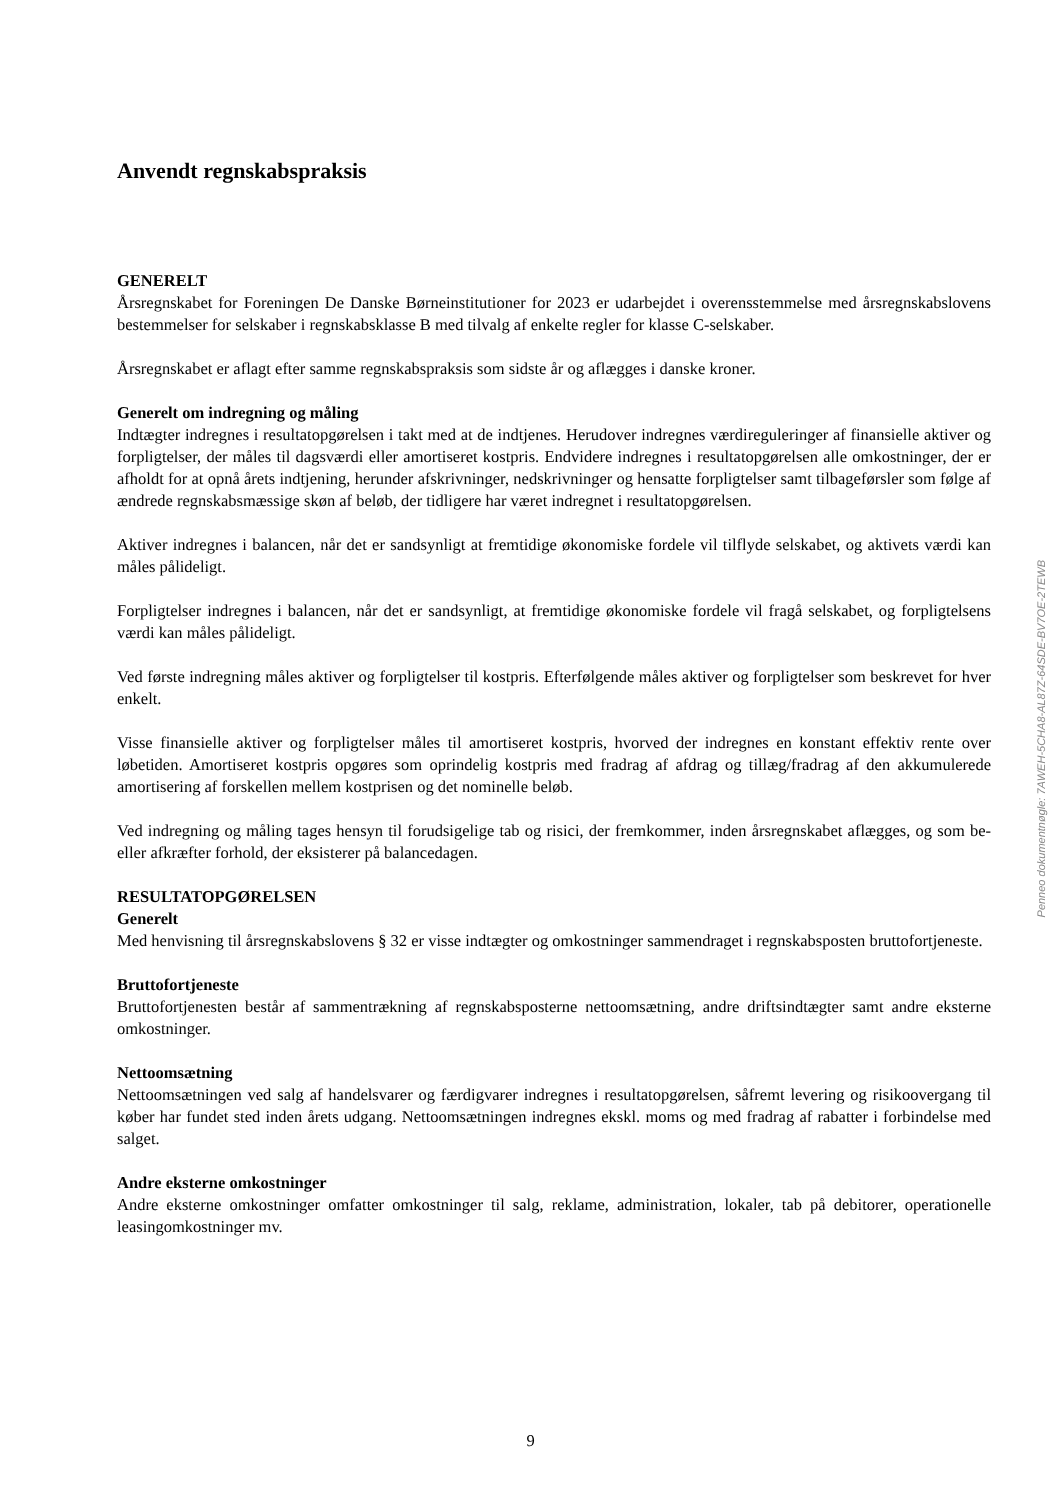Anvendt regnskabspraksis
GENERELT
Årsregnskabet for Foreningen De Danske Børneinstitutioner for 2023 er udarbejdet i overensstemmelse med årsregnskabslovens bestemmelser for selskaber i regnskabsklasse B med tilvalg af enkelte regler for klasse C-selskaber.
Årsregnskabet er aflagt efter samme regnskabspraksis som sidste år og aflægges i danske kroner.
Generelt om indregning og måling
Indtægter indregnes i resultatopgørelsen i takt med at de indtjenes. Herudover indregnes værdireguleringer af finansielle aktiver og forpligtelser, der måles til dagsværdi eller amortiseret kostpris. Endvidere indregnes i resultatopgørelsen alle omkostninger, der er afholdt for at opnå årets indtjening, herunder afskrivninger, nedskrivninger og hensatte forpligtelser samt tilbageførsler som følge af ændrede regnskabsmæssige skøn af beløb, der tidligere har været indregnet i resultatopgørelsen.
Aktiver indregnes i balancen, når det er sandsynligt at fremtidige økonomiske fordele vil tilflyde selskabet, og aktivets værdi kan måles pålideligt.
Forpligtelser indregnes i balancen, når det er sandsynligt, at fremtidige økonomiske fordele vil fragå selskabet, og forpligtelsens værdi kan måles pålideligt.
Ved første indregning måles aktiver og forpligtelser til kostpris. Efterfølgende måles aktiver og forpligtelser som beskrevet for hver enkelt.
Visse finansielle aktiver og forpligtelser måles til amortiseret kostpris, hvorved der indregnes en konstant effektiv rente over løbetiden. Amortiseret kostpris opgøres som oprindelig kostpris med fradrag af afdrag og tillæg/fradrag af den akkumulerede amortisering af forskellen mellem kostprisen og det nominelle beløb.
Ved indregning og måling tages hensyn til forudsigelige tab og risici, der fremkommer, inden årsregnskabet aflægges, og som be- eller afkræfter forhold, der eksisterer på balancedagen.
RESULTATOPGØRELSEN
Generelt
Med henvisning til årsregnskabslovens § 32 er visse indtægter og omkostninger sammendraget i regnskabsposten bruttofortjeneste.
Bruttofortjeneste
Bruttofortjenesten består af sammentrækning af regnskabsposterne nettoomsætning, andre driftsindtægter samt andre eksterne omkostninger.
Nettoomsætning
Nettoomsætningen ved salg af handelsvarer og færdigvarer indregnes i resultatopgørelsen, såfremt levering og risikoovergang til køber har fundet sted inden årets udgang. Nettoomsætningen indregnes ekskl. moms og med fradrag af rabatter i forbindelse med salget.
Andre eksterne omkostninger
Andre eksterne omkostninger omfatter omkostninger til salg, reklame, administration, lokaler, tab på debitorer, operationelle leasingomkostninger mv.
Penneo dokumentnøgle: 7AWEH-5CHA8-AL87Z-64SDE-BV7OE-2TEWB
9